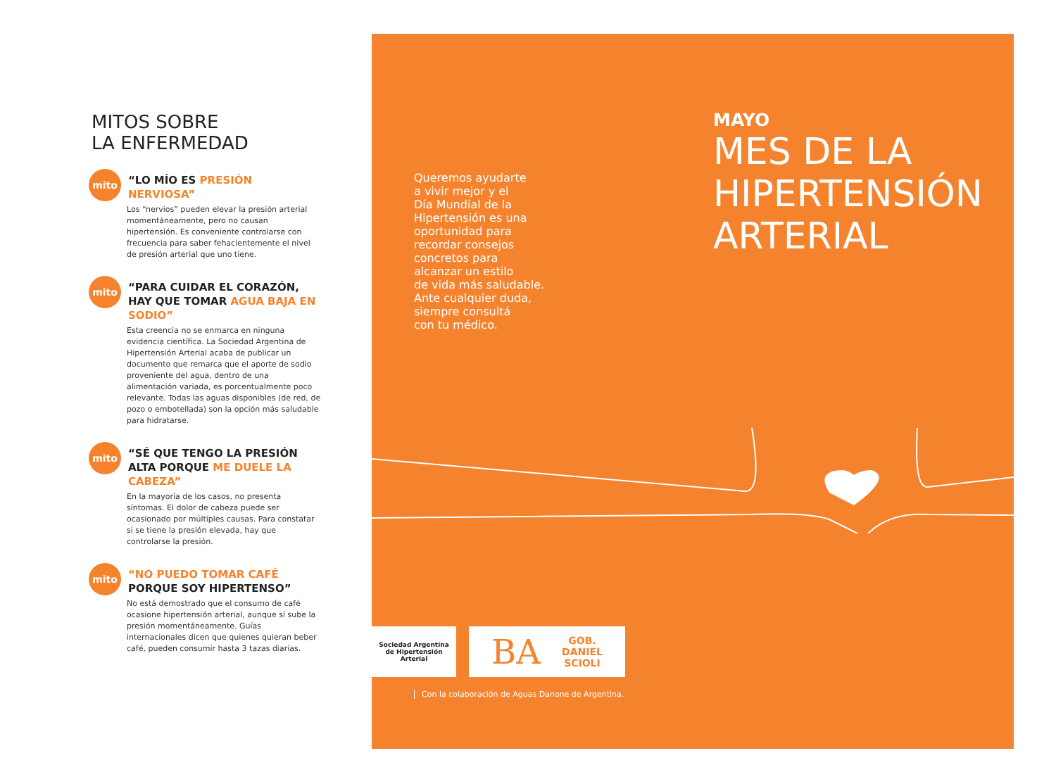MITOS SOBRE
LA ENFERMEDAD
mito
“LO MÍO ES PRESIÓN NERVIOSA”
Los “nervios” pueden elevar la presión arterial momentáneamente, pero no causan hipertensión. Es conveniente controlarse con frecuencia para saber fehacientemente el nivel de presión arterial que uno tiene.
mito
“PARA CUIDAR EL CORAZÓN, HAY QUE TOMAR AGUA BAJA EN SODIO”
Esta creencia no se enmarca en ninguna evidencia científica. La Sociedad Argentina de Hipertensión Arterial acaba de publicar un documento que remarca que el aporte de sodio proveniente del agua, dentro de una alimentación variada, es porcentualmente poco relevante. Todas las aguas disponibles (de red, de pozo o embotellada) son la opción más saludable para hidratarse.
mito
“SÉ QUE TENGO LA PRESIÓN ALTA PORQUE ME DUELE LA CABEZA”
En la mayoría de los casos, no presenta síntomas. El dolor de cabeza puede ser ocasionado por múltiples causas. Para constatar si se tiene la presión elevada, hay que controlarse la presión.
mito
“NO PUEDO TOMAR CAFÉ PORQUE SOY HIPERTENSO”
No está demostrado que el consumo de café ocasione hipertensión arterial, aunque sí sube la presión momentáneamente. Guías internacionales dicen que quienes quieran beber café, pueden consumir hasta 3 tazas diarias.
Queremos ayudarte
a vivir mejor y el
Día Mundial de la
Hipertensión es una
oportunidad para
recordar consejos
concretos para
alcanzar un estilo
de vida más saludable.
Ante cualquier duda,
siempre consultá
con tu médico.
MAYO
MES DE LA
HIPERTENSIÓN
ARTERIAL
Sociedad Argentina
de Hipertensión Arterial
BA GOB.
DANIEL
SCIOLI
Con la colaboración de Aguas Danone de Argentina.